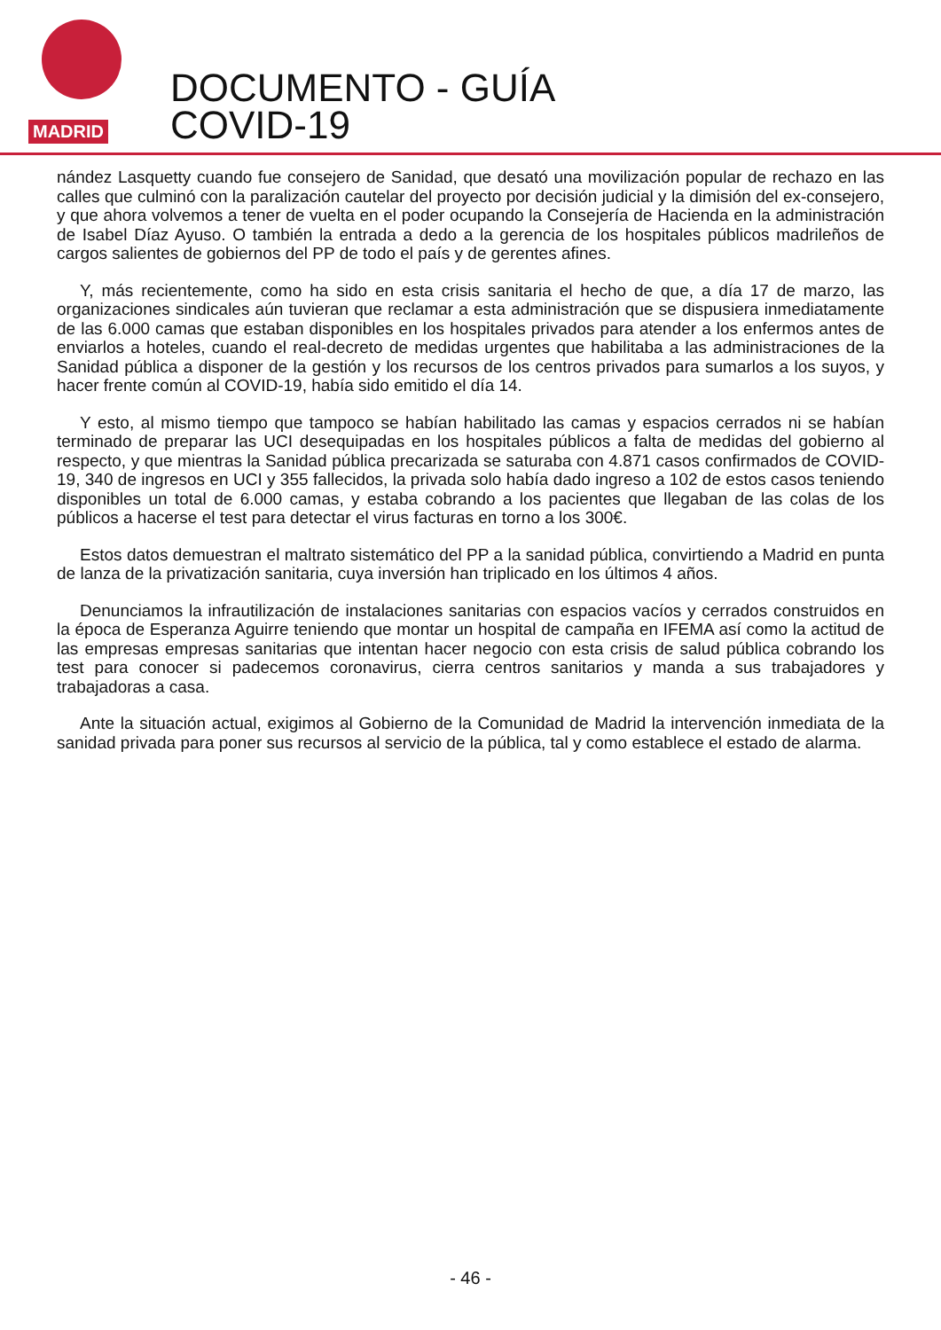MADRID
DOCUMENTO - GUÍA
COVID-19
nández Lasquetty cuando fue consejero de Sanidad, que desató una movilización popular de rechazo en las calles que culminó con la paralización cautelar del proyecto por decisión judicial y la dimisión del ex-consejero, y que ahora volvemos a tener de vuelta en el poder ocupando la Consejería de Hacienda en la administración de Isabel Díaz Ayuso. O también la entrada a dedo a la gerencia de los hospitales públicos madrileños de cargos salientes de gobiernos del PP de todo el país y de gerentes afines.
Y, más recientemente, como ha sido en esta crisis sanitaria el hecho de que, a día 17 de marzo, las organizaciones sindicales aún tuvieran que reclamar a esta administración que se dispusiera inmediatamente de las 6.000 camas que estaban disponibles en los hospitales privados para atender a los enfermos antes de enviarlos a hoteles, cuando el real-decreto de medidas urgentes que habilitaba a las administraciones de la Sanidad pública a disponer de la gestión y los recursos de los centros privados para sumarlos a los suyos, y hacer frente común al COVID-19, había sido emitido el día 14.
Y esto, al mismo tiempo que tampoco se habían habilitado las camas y espacios cerrados ni se habían terminado de preparar las UCI desequipadas en los hospitales públicos a falta de medidas del gobierno al respecto, y que mientras la Sanidad pública precarizada se saturaba con 4.871 casos confirmados de COVID-19, 340 de ingresos en UCI y 355 fallecidos, la privada solo había dado ingreso a 102 de estos casos teniendo disponibles un total de 6.000 camas, y estaba cobrando a los pacientes que llegaban de las colas de los públicos a hacerse el test para detectar el virus facturas en torno a los 300€.
Estos datos demuestran el maltrato sistemático del PP a la sanidad pública, convirtiendo a Madrid en punta de lanza de la privatización sanitaria, cuya inversión han triplicado en los últimos 4 años.
Denunciamos la infrautilización de instalaciones sanitarias con espacios vacíos y cerrados construidos en la época de Esperanza Aguirre teniendo que montar un hospital de campaña en IFEMA así como la actitud de las empresas empresas sanitarias que intentan hacer negocio con esta crisis de salud pública cobrando los test para conocer si padecemos coronavirus, cierra centros sanitarios y manda a sus trabajadores y trabajadoras a casa.
Ante la situación actual, exigimos al Gobierno de la Comunidad de Madrid la intervención inmediata de la sanidad privada para poner sus recursos al servicio de la pública, tal y como establece el estado de alarma.
- 46 -